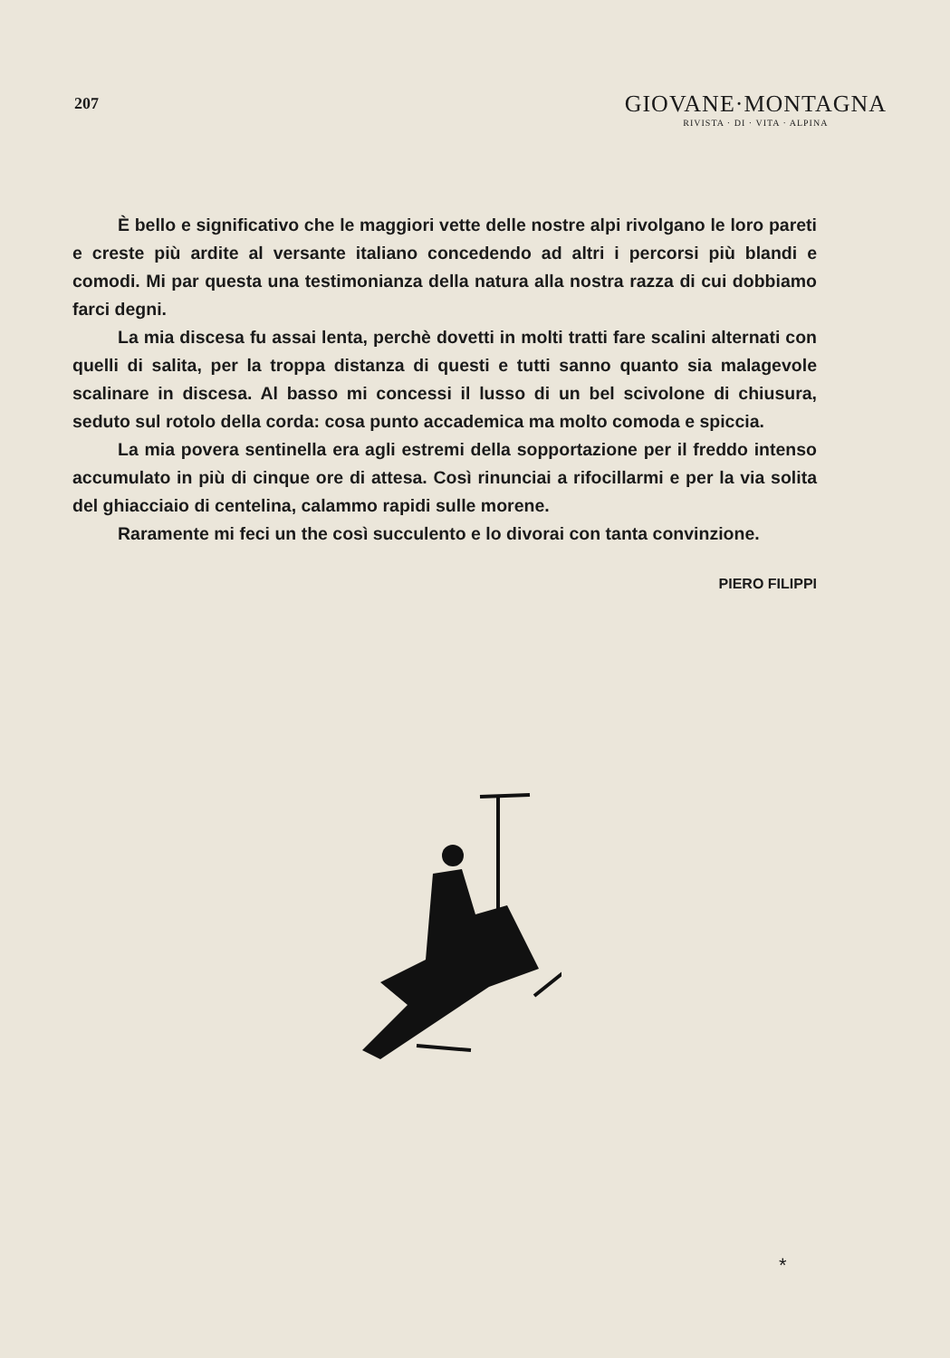207
GIOVANE·MONTAGNA
RIVISTA · DI · VITA · ALPINA
È bello e significativo che le maggiori vette delle nostre alpi rivolgano le loro pareti e creste più ardite al versante italiano concedendo ad altri i percorsi più blandi e comodi. Mi par questa una testimonianza della natura alla nostra razza di cui dobbiamo farci degni.
La mia discesa fu assai lenta, perchè dovetti in molti tratti fare scalini alternati con quelli di salita, per la troppa distanza di questi e tutti sanno quanto sia malagevole scalinare in discesa. Al basso mi concessi il lusso di un bel scivolone di chiusura, seduto sul rotolo della corda: cosa punto accademica ma molto comoda e spiccia.
La mia povera sentinella era agli estremi della sopportazione per il freddo intenso accumulato in più di cinque ore di attesa. Così rinunciai a rifocillarmi e per la via solita del ghiacciaio di centelina, calammo rapidi sulle morene.
Raramente mi feci un the così succulento e lo divorai con tanta convinzione.
PIERO FILIPPI
*